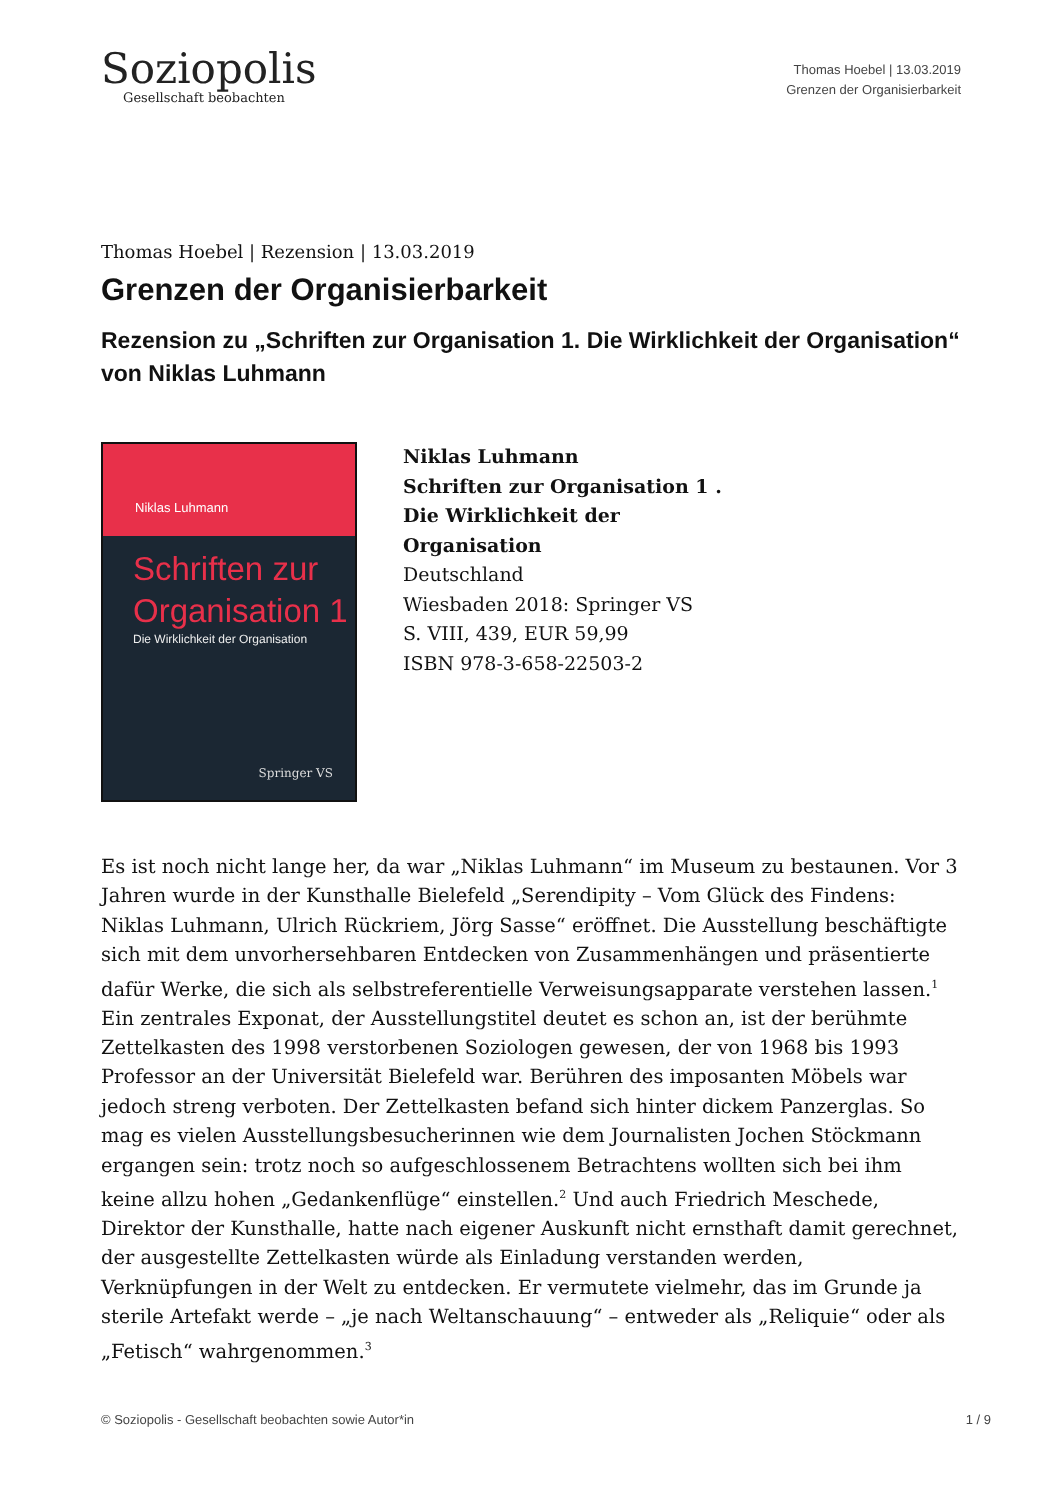Soziopolis
Gesellschaft beobachten
Thomas Hoebel | 13.03.2019
Grenzen der Organisierbarkeit
Thomas Hoebel | Rezension | 13.03.2019
Grenzen der Organisierbarkeit
Rezension zu „Schriften zur Organisation 1. Die Wirklichkeit der Organisation“ von Niklas Luhmann
Niklas Luhmann
Schriften zur Organisation 1
Die Wirklichkeit der Organisation
Springer VS
Niklas Luhmann
Schriften zur Organisation 1 . Die Wirklichkeit der Organisation
Deutschland
Wiesbaden 2018: Springer VS
S. VIII, 439, EUR 59,99
ISBN 978-3-658-22503-2
Es ist noch nicht lange her, da war „Niklas Luhmann“ im Museum zu bestaunen. Vor 3 Jahren wurde in der Kunsthalle Bielefeld „Serendipity – Vom Glück des Findens: Niklas Luhmann, Ulrich Rückriem, Jörg Sasse“ eröffnet. Die Ausstellung beschäftigte sich mit dem unvorhersehbaren Entdecken von Zusammenhängen und präsentierte dafür Werke, die sich als selbstreferentielle Verweisungsapparate verstehen lassen.<sup>1</sup> Ein zentrales Exponat, der Ausstellungstitel deutet es schon an, ist der berühmte Zettelkasten des 1998 verstorbenen Soziologen gewesen, der von 1968 bis 1993 Professor an der Universität Bielefeld war. Berühren des imposanten Möbels war jedoch streng verboten. Der Zettelkasten befand sich hinter dickem Panzerglas. So mag es vielen Ausstellungsbesucherinnen wie dem Journalisten Jochen Stöckmann ergangen sein: trotz noch so aufgeschlossenem Betrachtens wollten sich bei ihm keine allzu hohen „Gedankenflüge“ einstellen.<sup>2</sup> Und auch Friedrich Meschede, Direktor der Kunsthalle, hatte nach eigener Auskunft nicht ernsthaft damit gerechnet, der ausgestellte Zettelkasten würde als Einladung verstanden werden, Verknüpfungen in der Welt zu entdecken. Er vermutete vielmehr, das im Grunde ja sterile Artefakt werde – „je nach Weltanschauung“ – entweder als „Reliquie“ oder als „Fetisch“ wahrgenommen.<sup>3</sup>
© Soziopolis - Gesellschaft beobachten sowie Autor*in 1 / 9